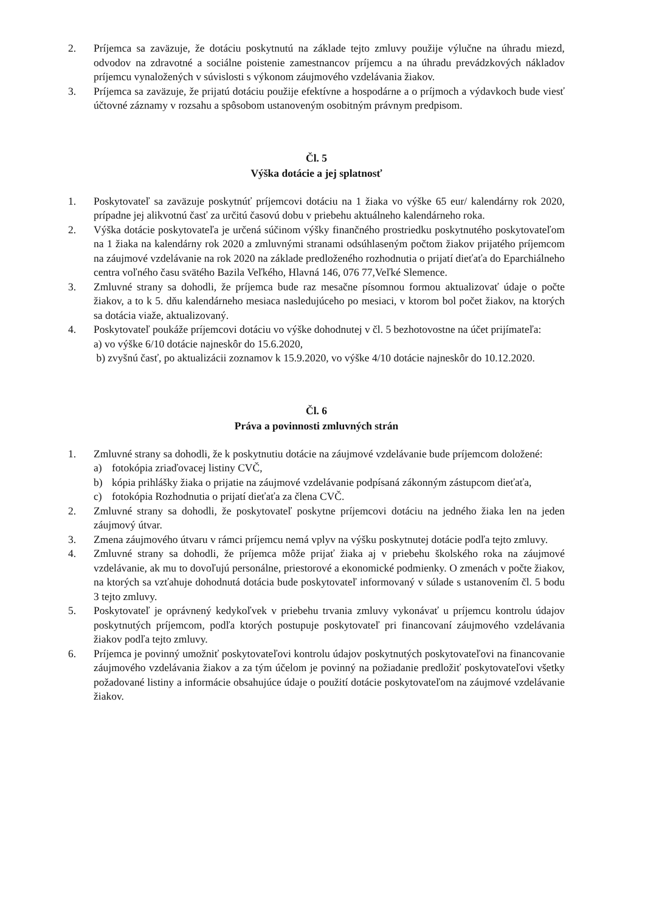2. Príjemca sa zaväzuje, že dotáciu poskytnutú na základe tejto zmluvy použije výlučne na úhradu miezd, odvodov na zdravotné a sociálne poistenie zamestnancov príjemcu a na úhradu prevádzkových nákladov príjemcu vynaložených v súvislosti s výkonom záujmového vzdelávania žiakov.
3. Príjemca sa zaväzuje, že prijatú dotáciu použije efektívne a hospodárne a o príjmoch a výdavkoch bude viesť účtovné záznamy v rozsahu a spôsobom ustanoveným osobitným právnym predpisom.
Čl. 5
Výška dotácie a jej splatnosť
1. Poskytovateľ sa zaväzuje poskytnúť príjemcovi dotáciu na 1 žiaka vo výške 65 eur/ kalendárny rok 2020, prípadne jej alikvotnú časť za určitú časovú dobu v priebehu aktuálneho kalendárneho roka.
2. Výška dotácie poskytovateľa je určená súčinom výšky finančného prostriedku poskytnutého poskytovateľom na 1 žiaka na kalendárny rok 2020 a zmluvnými stranami odsúhlaseným počtom žiakov prijatého príjemcom na záujmové vzdelávanie na rok 2020 na základe predloženého rozhodnutia o prijatí dieťaťa do Eparchiálneho centra voľného času svätého Bazila Veľkého, Hlavná 146, 076 77,Veľké Slemence.
3. Zmluvné strany sa dohodli, že príjemca bude raz mesačne písomnou formou aktualizovať údaje o počte žiakov, a to k 5. dňu kalendárneho mesiaca nasledujúceho po mesiaci, v ktorom bol počet žiakov, na ktorých sa dotácia viaže, aktualizovaný.
4. Poskytovateľ poukáže príjemcovi dotáciu vo výške dohodnutej v čl. 5 bezhotovostne na účet prijímateľa:
a) vo výške 6/10 dotácie najneskôr do 15.6.2020,
b) zvyšnú časť, po aktualizácii zoznamov k 15.9.2020, vo výške 4/10 dotácie najneskôr do 10.12.2020.
Čl. 6
Práva a povinnosti zmluvných strán
1. Zmluvné strany sa dohodli, že k poskytnutiu dotácie na záujmové vzdelávanie bude príjemcom doložené:
a) fotokópia zriaďovacej listiny CVČ,
b) kópia prihlášky žiaka o prijatie na záujmové vzdelávanie podpísaná zákonným zástupcom dieťaťa,
c) fotokópia Rozhodnutia o prijatí dieťaťa za člena CVČ.
2. Zmluvné strany sa dohodli, že poskytovateľ poskytne príjemcovi dotáciu na jedného žiaka len na jeden záujmový útvar.
3. Zmena záujmového útvaru v rámci príjemcu nemá vplyv na výšku poskytnutej dotácie podľa tejto zmluvy.
4. Zmluvné strany sa dohodli, že príjemca môže prijať žiaka aj v priebehu školského roka na záujmové vzdelávanie, ak mu to dovoľujú personálne, priestorové a ekonomické podmienky. O zmenách v počte žiakov, na ktorých sa vzťahuje dohodnutá dotácia bude poskytovateľ informovaný v súlade s ustanovením čl. 5 bodu 3 tejto zmluvy.
5. Poskytovateľ je oprávnený kedykoľvek v priebehu trvania zmluvy vykonávať u príjemcu kontrolu údajov poskytnutých príjemcom, podľa ktorých postupuje poskytovateľ pri financovaní záujmového vzdelávania žiakov podľa tejto zmluvy.
6. Príjemca je povinný umožniť poskytovateľovi kontrolu údajov poskytnutých poskytovateľovi na financovanie záujmového vzdelávania žiakov a za tým účelom je povinný na požiadanie predložiť poskytovateľovi všetky požadované listiny a informácie obsahujúce údaje o použití dotácie poskytovateľom na záujmové vzdelávanie žiakov.